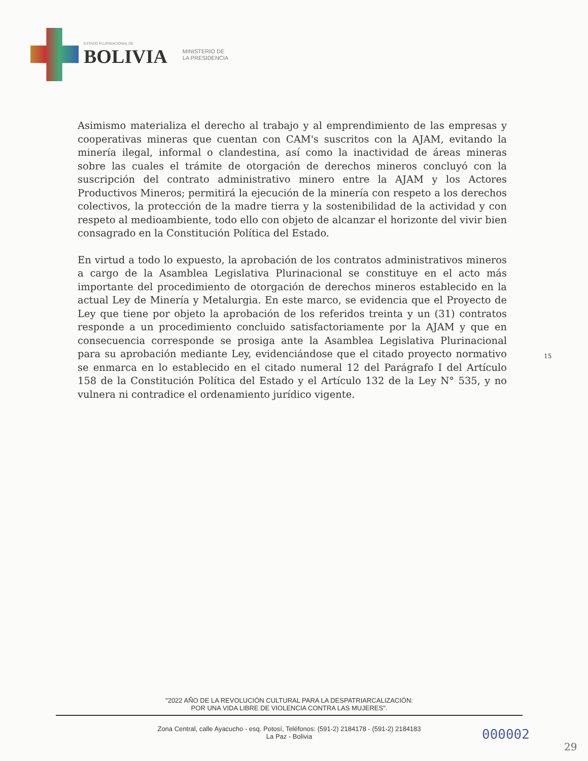ESTADO PLURINACIONAL DE
BOLIVIA
MINISTERIO DE
LA PRESIDENCIA
Asimismo materializa el derecho al trabajo y al emprendimiento de las empresas y cooperativas mineras que cuentan con CAM's suscritos con la AJAM, evitando la minería ilegal, informal o clandestina, así como la inactividad de áreas mineras sobre las cuales el trámite de otorgación de derechos mineros concluyó con la suscripción del contrato administrativo minero entre la AJAM y los Actores Productivos Mineros; permitirá la ejecución de la minería con respeto a los derechos colectivos, la protección de la madre tierra y la sostenibilidad de la actividad y con respeto al medioambiente, todo ello con objeto de alcanzar el horizonte del vivir bien consagrado en la Constitución Política del Estado.
En virtud a todo lo expuesto, la aprobación de los contratos administrativos mineros a cargo de la Asamblea Legislativa Plurinacional se constituye en el acto más importante del procedimiento de otorgación de derechos mineros establecido en la actual Ley de Minería y Metalurgia. En este marco, se evidencia que el Proyecto de Ley que tiene por objeto la aprobación de los referidos treinta y un (31) contratos responde a un procedimiento concluido satisfactoriamente por la AJAM y que en consecuencia corresponde se prosiga ante la Asamblea Legislativa Plurinacional para su aprobación mediante Ley, evidenciándose que el citado proyecto normativo se enmarca en lo establecido en el citado numeral 12 del Parágrafo I del Artículo 158 de la Constitución Política del Estado y el Artículo 132 de la Ley N° 535, y no vulnera ni contradice el ordenamiento jurídico vigente.
15
"2022 AÑO DE LA REVOLUCIÓN CULTURAL PARA LA DESPATRIARCALIZACIÓN:
POR UNA VIDA LIBRE DE VIOLENCIA CONTRA LAS MUJERES".
Zona Central, calle Ayacucho - esq. Potosí, Teléfonos: (591-2) 2184178 - (591-2) 2184183
La Paz - Bolivia
000002
29